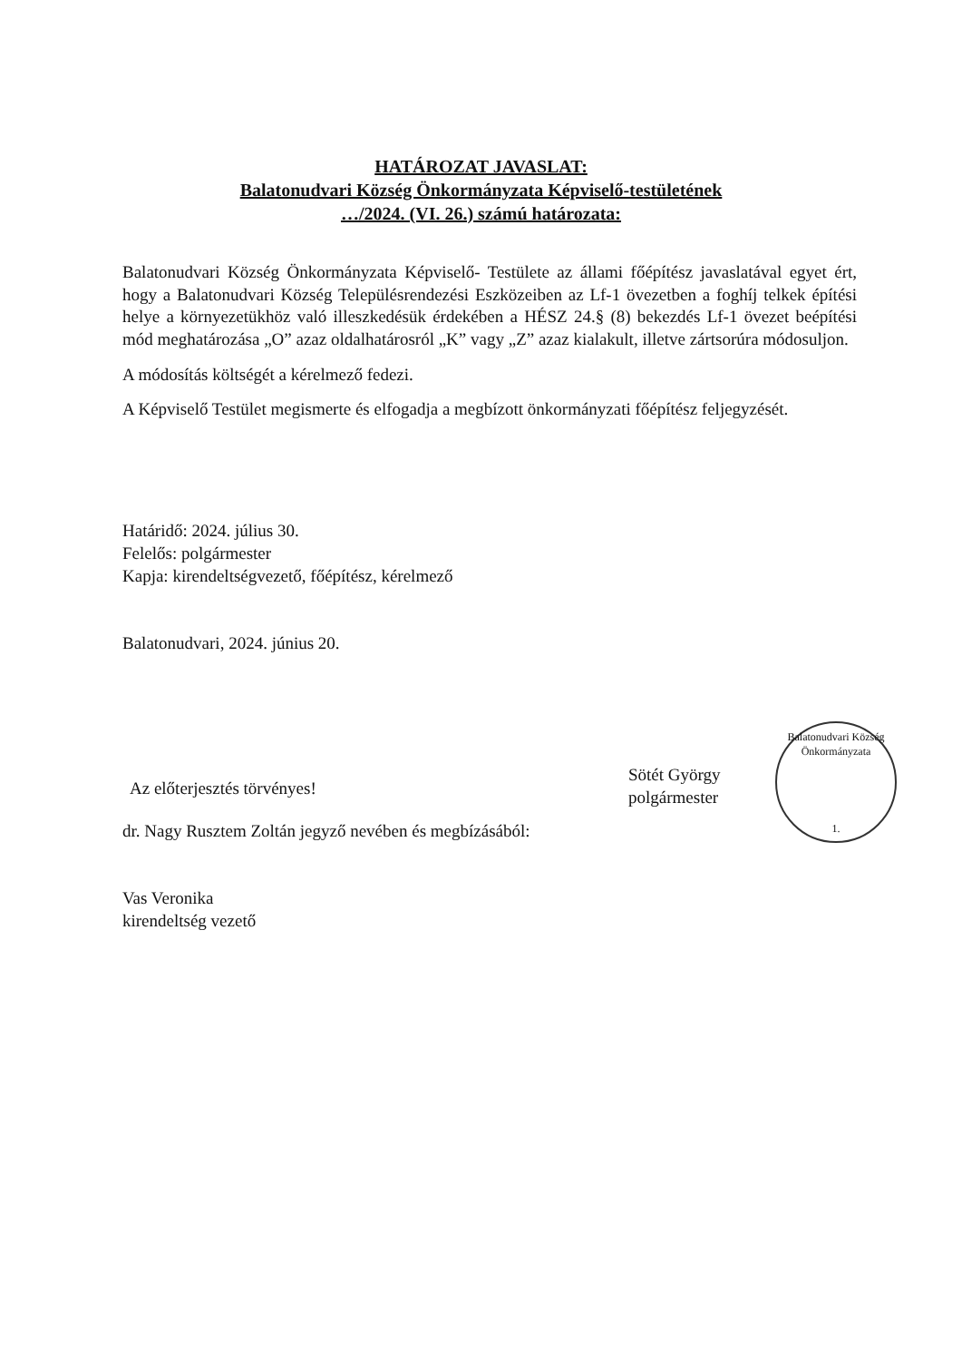HATÁROZAT JAVASLAT:
Balatonudvari Község Önkormányzata Képviselő-testületének
…/2024. (VI. 26.) számú határozata:
Balatonudvari Község Önkormányzata Képviselő- Testülete az állami főépítész javaslatával egyet ért, hogy a Balatonudvari Község Településrendezési Eszközeiben az Lf-1 övezetben a foghíj telkek építési helye a környezetükhöz való illeszkedésük érdekében a HÉSZ 24.§ (8) bekezdés Lf-1 övezet beépítési mód meghatározása „O” azaz oldalhatárosról „K” vagy „Z” azaz kialakult, illetve zártsorúra módosuljon.
A módosítás költségét a kérelmező fedezi.
A Képviselő Testület megismerte és elfogadja a megbízott önkormányzati főépítész feljegyzését.
Határidő: 2024. július 30.
Felelős: polgármester
Kapja: kirendeltségvezető, főépítész, kérelmező
Balatonudvari, 2024. június 20.
Az előterjesztés törvényes!
dr. Nagy Rusztem Zoltán jegyző nevében és megbízásából:
Vas Veronika
kirendeltség vezető
Sötét György
polgármester
Balatonudvari Község Önkormányzata
1.